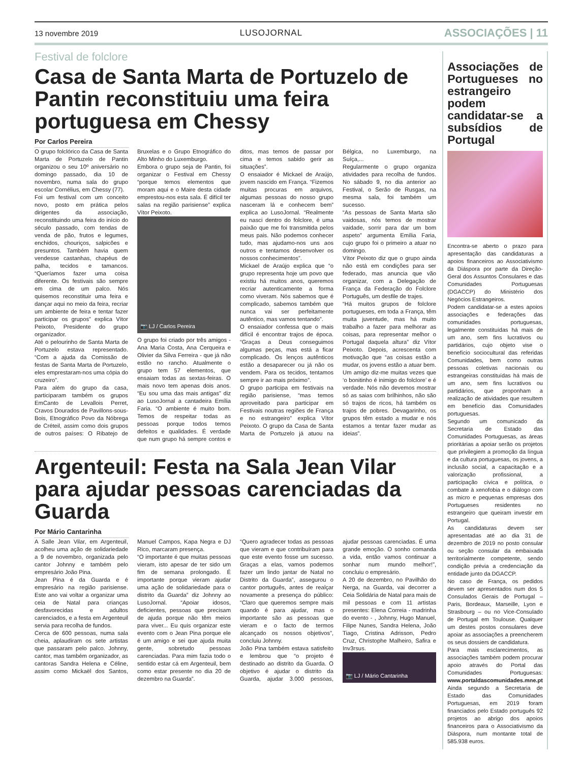13 novembre 2019 LUSOJORNAL ASSOCIAÇÕES | 11
Festival de folclore
Casa de Santa Marta de Portuzelo de Pantin reconstituiu uma feira portuguesa em Chessy
Por Carlos Pereira
O grupo folclórico da Casa de Santa Marta de Portuzelo de Pantin organizou o seu 10º aniversário no domingo passado, dia 10 de novembro, numa sala do grupo escolar Cornélius, em Chessy (77).
Foi um festival com um conceito novo, posto em prática pelos dirigentes da associação, reconstituindo uma feira do início do século passado, com tendas de venda de pão, frutos e legumes, enchidos, chouriços, salpicões e presuntos. Também havia quem vendesse castanhas, chapéus de palha, tecidos e tamancos. “Queríamos fazer uma coisa diferente. Os festivais são sempre em cima de um palco. Nós quisemos reconstituir uma feira e dançar aqui no meio da feira, recriar um ambiente de feira e tentar fazer participar os grupos” explica Vítor Peixoto, Presidente do grupo organizador.
Até o pelourinho de Santa Marta de Portuzelo estava representado. “Com a ajuda da Comissão de festas de Santa Marta de Portuzelo, eles emprestaram-nos uma cópia do cruzeiro”.
Para além do grupo da casa, participaram também os grupos EmCanto de Levallois Perret, Cravos Dourados de Pavillons-sous-Bois, Etnográfico Povo da Nóbrega de Créteil, assim como dois grupos de outros países: O Ribatejo de Bruxelas e o Grupo Etnográfico do Alto Minho do Luxemburgo.
Embora o grupo seja de Pantin, foi organizar o Festival em Chessy “porque temos elementos que moram aqui e o Maire desta cidade emprestou-nos esta sala. É difícil ter salas na região parisiense” explica Vítor Peixoto.
📷 LJ / Carlos Pereira
O grupo foi criado por três amigos - Ana Maria Costa, Ana Cerqueira e Olivier da Silva Ferreira - que já não estão no rancho. Atualmente o grupo tem 57 elementos, que ensaiam todas as sextas-feiras. O mais novo tem apenas dois anos. “Eu sou uma das mais antigas” diz ao LusoJornal a cantadeira Emília Faria. “O ambiente é muito bom. Temos de respeitar todas as pessoas porque todos temos defeitos e qualidades. É verdade que num grupo há sempre contos e ditos, mas temos de passar por cima e temos sabido gerir as situações”.
O ensaiador é Mickael de Araújo, jovem nascido em França. “Fizemos muitas procuras em arquivos, algumas pessoas do nosso grupo nasceram lá e conhecem bem” explica ao LusoJornal. “Realmente eu nasci dentro do folclore, é uma paixão que me foi transmitida pelos meus pais. Não podemos conhecer tudo, mas ajudamo-nos uns aos outros e tentamos desenvolver os nossos conhecimentos”.
Mickael de Araújo explica que “o grupo representa hoje um povo que existiu há muitos anos, queremos recriar autenticamente a forma como viveram. Nós sabemos que é complicado, sabemos também que nunca vai ser perfeitamente autêntico, mas vamos tentando”.
O ensaiador confessa que o mais difícil é encontrar trajos de época. “Graças a Deus conseguimos algumas peças, mas está a ficar complicado. Os lenços autênticos estão a desaparecer ou já não os vendem. Para os tecidos, tentamos sempre ir ao mais próximo”.
O grupo participa em festivais na região parisiense, “mas temos aproveitado para participar em Festivais noutras regiões de França e no estrangeiro” explica Vítor Peixoto. O grupo da Casa de Santa Marta de Portuzelo já atuou na Bélgica, no Luxemburgo, na Suíça,...
Regularmente o grupo organiza atividades para recolha de fundos. No sábado 9, no dia anterior ao Festival, o Serão de Rusgas, na mesma sala, foi também um sucesso.
“As pessoas de Santa Marta são vaidosas, nós temos de mostrar vaidade, sorrir para dar um bom aspeto” argumenta Emília Faria, cujo grupo foi o primeiro a atuar no domingo.
Vítor Peixoto diz que o grupo ainda não está em condições para ser federado, mas anuncia que vão organizar, com a Delegação de França da Federação do Folclore Português, um desfile de trajes.
“Há muitos grupos de folclore portugueses, em toda a França, têm muita juventude, mas há muito trabalho a fazer para melhorar as coisas, para representar melhor o Portugal daquela altura” diz Vítor Peixoto. Depois, acrescenta com motivação que “as coisas estão a mudar, os jovens estão a atuar bem. Um amigo diz-me muitas vezes que ‘o bonitinho é inimigo do folclore’ e é verdade. Nós não devemos mostrar só as saias com brilhinhos, não são só trajos de ricos, há também os trajos de pobres. Devagarinho, os grupos têm estado a mudar e nós estamos a tentar fazer mudar as ideias”.
Argenteuil: Festa na Sala Jean Vilar para ajudar pessoas carenciadas da Guarda
Por Mário Cantarinha
A Salle Jean Vilar, em Argenteuil, acolheu uma ação de solidariedade a 9 de novembro, organizada pelo cantor Johnny e também pelo empresário João Pina.
Jean Pina é da Guarda e é empresário na região parisiense. Este ano vai voltar a organizar uma ceia de Natal para crianças desfavorecidas e adultos carenciados, e a festa em Argenteuil servia para recolha de fundos.
Cerca de 600 pessoas, numa sala cheia, aplaudiram os sete artistas que passaram pelo palco. Johnny, cantor, mas também organizador, as cantoras Sandra Helena e Céline, assim como Mickaël dos Santos, Manuel Campos, Kapa Negra e DJ Rico, marcaram presença.
“O importante é que muitas pessoas vieram, isto apesar de ter sido um fim de semana prolongado. É importante porque vieram ajudar uma ação de solidariedade para o distrito da Guarda” diz Johnny ao LusoJornal. “Apoiar idosos, deficientes, pessoas que precisam de ajuda porque não têm meios para viver... Eu quis organizar este evento com o Jean Pina porque ele é um amigo e sei que ajuda muita gente, sobretudo pessoas carenciadas. Para mim fazia todo o sentido estar cá em Argenteuil, bem como estar presente no dia 20 de dezembro na Guarda”.
“Quero agradecer todas as pessoas que vieram e que contribuíram para que este evento fosse um sucesso. Graças a elas, vamos podemos fazer um lindo jantar de Natal no Distrito da Guarda”, assegurou o cantor português, antes de realçar novamente a presença do público: “Claro que queremos sempre mais quando é para ajudar, mas o importante são as pessoas que vieram e o facto de termos alcançado os nossos objetivos”, concluiu Johnny.
João Pina também estava satisfeito e lembrou que “o projeto é destinado ao distrito da Guarda. O objetivo é ajudar o distrito da Guarda, ajudar 3.000 pessoas, ajudar pessoas carenciadas. É uma grande emoção. O sonho comanda a vida, então vamos continuar a sonhar num mundo melhor!”, concluiu o empresário.
A 20 de dezembro, no Pavilhão do Nerga, na Guarda, vai decorrer a Ceia Solidária de Natal para mais de mil pessoas e com 11 artistas presentes: Elena Correia - madrinha do evento - , Johnny, Hugo Manuel, Filipe Nunes, Sandra Helena, João Tiago, Cristina Adrisson, Pedro Cruz, Christophe Malheiro, Safira e Inv3rsus.
📷 LJ / Mário Cantarinha
Associações de Portugueses no estrangeiro podem candidatar-se a subsídios de Portugal
Encontra-se aberto o prazo para apresentação das candidaturas a apoios financeiros ao Associativismo da Diáspora por parte da Direção-Geral dos Assuntos Consulares e das Comunidades Portuguesas (DGACCP) do Ministério dos Negócios Estrangeiros.
Podem candidatar-se a estes apoios associações e federações das comunidades portuguesas, legalmente constituídas há mais de um ano, sem fins lucrativos ou partidários, cujo objeto vise o benefício sociocultural das referidas Comunidades, bem como outras pessoas coletivas nacionais ou estrangeiras constituídas há mais de um ano, sem fins lucrativos ou partidários, que proponham a realização de atividades que resultem em benefício das Comunidades portuguesas.
Segundo um comunicado da Secretaria de Estado das Comunidades Portuguesas, as áreas prioritárias a apoiar serão os projetos que privilegiem a promoção da língua e da cultura portuguesas, os jovens, a inclusão social, a capacitação e a valorização profissional, a participação cívica e política, o combate à xenofobia e o diálogo com as micro e pequenas empresas dos Portugueses residentes no estrangeiro que queiram investir em Portugal.
As candidaturas devem ser apresentadas até ao dia 31 de dezembro de 2019 no posto consular ou seção consular da embaixada territorialmente competente, sendo condição prévia a credenciação da entidade junto da DGACCP.
No caso de França, os pedidos devem ser apresentados num dos 5 Consulados Gerais de Portugal – Paris, Bordeaux, Marseille, Lyon e Strasbourg – ou no Vice-Consulado de Portugal em Toulouse. Qualquer um destes postos consulares deve apoiar as associações a preencherem os seus dossiers de candidatura.
Para mais esclarecimentos, as associações também podem procurar apoio através do Portal das Comunidades Portuguesas: www.portaldascomunidades.mne.pt
Ainda segundo a Secretaria de Estado das Comunidades Portuguesas, em 2019 foram financiados pelo Estado português 92 projetos ao abrigo dos apoios financeiros para o Associativismo da Diáspora, num montante total de 585.938 euros.